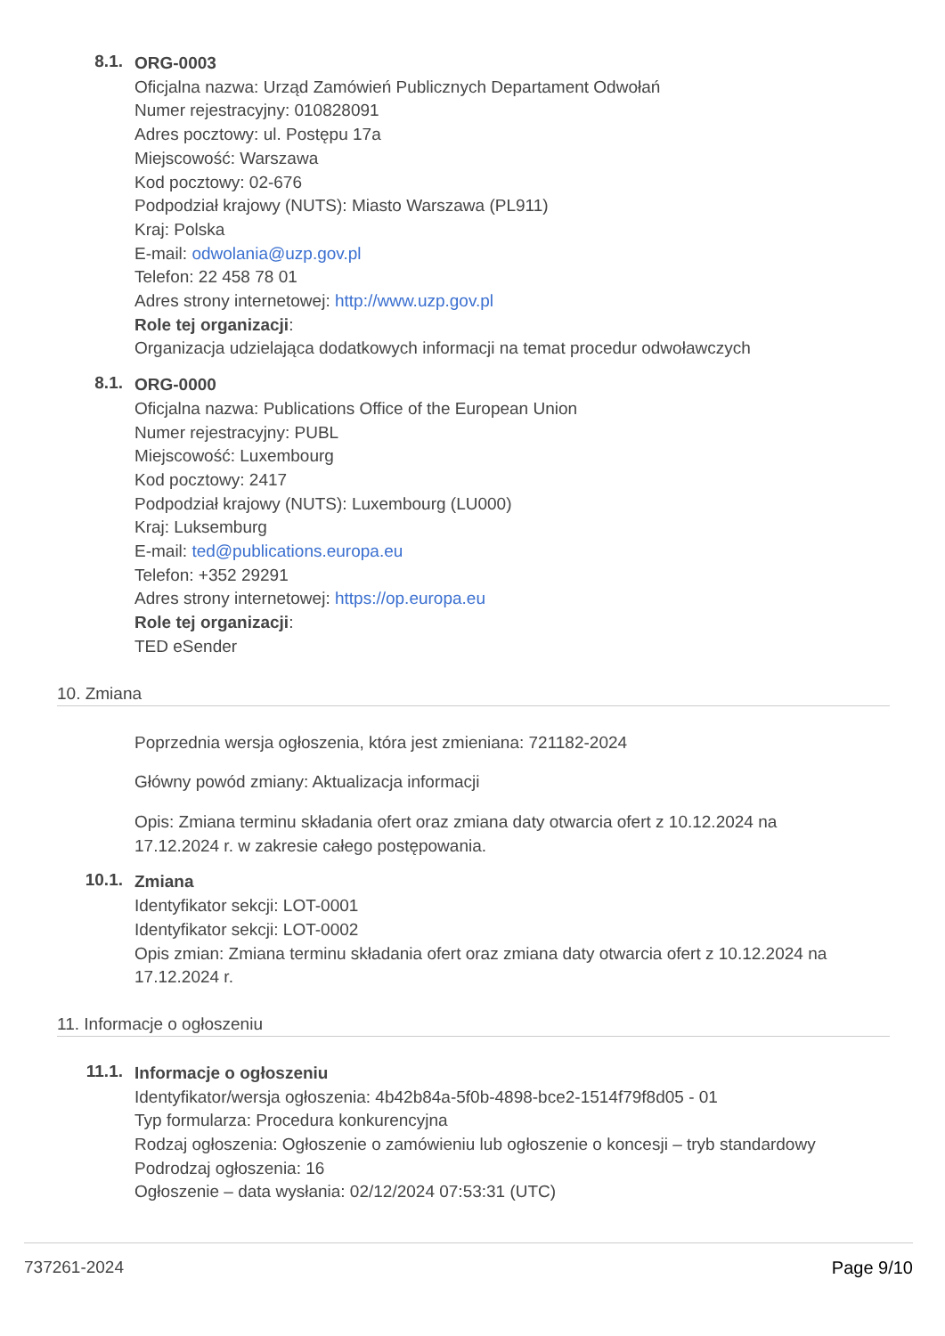8.1.
ORG-0003
Oficjalna nazwa: Urząd Zamówień Publicznych Departament Odwołań
Numer rejestracyjny: 010828091
Adres pocztowy: ul. Postępu 17a
Miejscowość: Warszawa
Kod pocztowy: 02-676
Podpodział krajowy (NUTS): Miasto Warszawa (PL911)
Kraj: Polska
E-mail: odwolania@uzp.gov.pl
Telefon: 22 458 78 01
Adres strony internetowej: http://www.uzp.gov.pl
Role tej organizacji:
Organizacja udzielająca dodatkowych informacji na temat procedur odwoławczych
8.1.
ORG-0000
Oficjalna nazwa: Publications Office of the European Union
Numer rejestracyjny: PUBL
Miejscowość: Luxembourg
Kod pocztowy: 2417
Podpodział krajowy (NUTS): Luxembourg (LU000)
Kraj: Luksemburg
E-mail: ted@publications.europa.eu
Telefon: +352 29291
Adres strony internetowej: https://op.europa.eu
Role tej organizacji:
TED eSender
10. Zmiana
Poprzednia wersja ogłoszenia, która jest zmieniana: 721182-2024
Główny powód zmiany: Aktualizacja informacji
Opis: Zmiana terminu składania ofert oraz zmiana daty otwarcia ofert z 10.12.2024 na 17.12.2024 r. w zakresie całego postępowania.
10.1.
Zmiana
Identyfikator sekcji: LOT-0001
Identyfikator sekcji: LOT-0002
Opis zmian: Zmiana terminu składania ofert oraz zmiana daty otwarcia ofert z 10.12.2024 na 17.12.2024 r.
11. Informacje o ogłoszeniu
11.1.
Informacje o ogłoszeniu
Identyfikator/wersja ogłoszenia: 4b42b84a-5f0b-4898-bce2-1514f79f8d05 - 01
Typ formularza: Procedura konkurencyjna
Rodzaj ogłoszenia: Ogłoszenie o zamówieniu lub ogłoszenie o koncesji – tryb standardowy
Podrodzaj ogłoszenia: 16
Ogłoszenie – data wysłania: 02/12/2024 07:53:31 (UTC)
737261-2024 Page 9/10